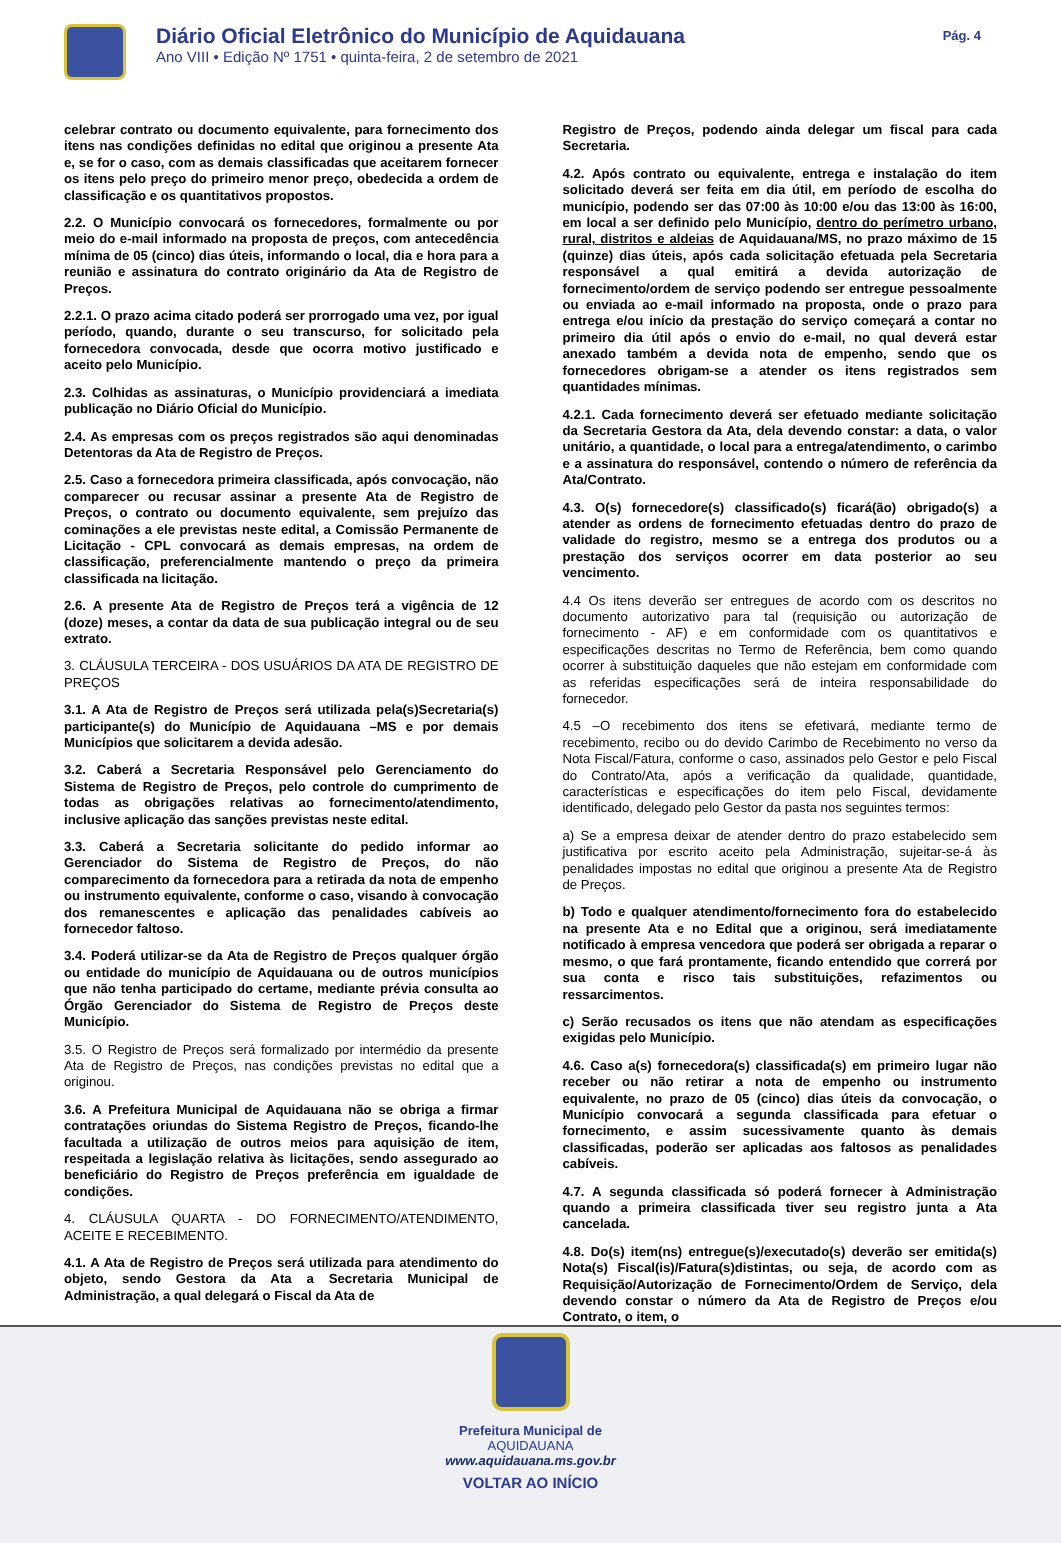Diário Oficial Eletrônico do Município de Aquidauana
Ano VIII • Edição Nº 1751 • quinta-feira, 2 de setembro de 2021
Pág. 4
celebrar contrato ou documento equivalente, para fornecimento dos itens nas condições definidas no edital que originou a presente Ata e, se for o caso, com as demais classificadas que aceitarem fornecer os itens pelo preço do primeiro menor preço, obedecida a ordem de classificação e os quantitativos propostos.
2.2. O Município convocará os fornecedores, formalmente ou por meio do e-mail informado na proposta de preços, com antecedência mínima de 05 (cinco) dias úteis, informando o local, dia e hora para a reunião e assinatura do contrato originário da Ata de Registro de Preços.
2.2.1. O prazo acima citado poderá ser prorrogado uma vez, por igual período, quando, durante o seu transcurso, for solicitado pela fornecedora convocada, desde que ocorra motivo justificado e aceito pelo Município.
2.3. Colhidas as assinaturas, o Município providenciará a imediata publicação no Diário Oficial do Município.
2.4. As empresas com os preços registrados são aqui denominadas Detentoras da Ata de Registro de Preços.
2.5. Caso a fornecedora primeira classificada, após convocação, não comparecer ou recusar assinar a presente Ata de Registro de Preços, o contrato ou documento equivalente, sem prejuízo das cominações a ele previstas neste edital, a Comissão Permanente de Licitação - CPL convocará as demais empresas, na ordem de classificação, preferencialmente mantendo o preço da primeira classificada na licitação.
2.6. A presente Ata de Registro de Preços terá a vigência de 12 (doze) meses, a contar da data de sua publicação integral ou de seu extrato.
3. CLÁUSULA TERCEIRA - DOS USUÁRIOS DA ATA DE REGISTRO DE PREÇOS
3.1. A Ata de Registro de Preços será utilizada pela(s)Secretaria(s) participante(s) do Município de Aquidauana –MS e por demais Municípios que solicitarem a devida adesão.
3.2. Caberá a Secretaria Responsável pelo Gerenciamento do Sistema de Registro de Preços, pelo controle do cumprimento de todas as obrigações relativas ao fornecimento/atendimento, inclusive aplicação das sanções previstas neste edital.
3.3. Caberá a Secretaria solicitante do pedido informar ao Gerenciador do Sistema de Registro de Preços, do não comparecimento da fornecedora para a retirada da nota de empenho ou instrumento equivalente, conforme o caso, visando à convocação dos remanescentes e aplicação das penalidades cabíveis ao fornecedor faltoso.
3.4. Poderá utilizar-se da Ata de Registro de Preços qualquer órgão ou entidade do município de Aquidauana ou de outros municípios que não tenha participado do certame, mediante prévia consulta ao Órgão Gerenciador do Sistema de Registro de Preços deste Município.
3.5. O Registro de Preços será formalizado por intermédio da presente Ata de Registro de Preços, nas condições previstas no edital que a originou.
3.6. A Prefeitura Municipal de Aquidauana não se obriga a firmar contratações oriundas do Sistema Registro de Preços, ficando-lhe facultada a utilização de outros meios para aquisição de item, respeitada a legislação relativa às licitações, sendo assegurado ao beneficiário do Registro de Preços preferência em igualdade de condições.
4. CLÁUSULA QUARTA - DO FORNECIMENTO/ATENDIMENTO, ACEITE E RECEBIMENTO.
4.1. A Ata de Registro de Preços será utilizada para atendimento do objeto, sendo Gestora da Ata a Secretaria Municipal de Administração, a qual delegará o Fiscal da Ata de
Registro de Preços, podendo ainda delegar um fiscal para cada Secretaria.
4.2. Após contrato ou equivalente, entrega e instalação do item solicitado deverá ser feita em dia útil, em período de escolha do município, podendo ser das 07:00 às 10:00 e/ou das 13:00 às 16:00, em local a ser definido pelo Município, dentro do perímetro urbano, rural, distritos e aldeias de Aquidauana/MS, no prazo máximo de 15 (quinze) dias úteis, após cada solicitação efetuada pela Secretaria responsável a qual emitirá a devida autorização de fornecimento/ordem de serviço podendo ser entregue pessoalmente ou enviada ao e-mail informado na proposta, onde o prazo para entrega e/ou início da prestação do serviço começará a contar no primeiro dia útil após o envio do e-mail, no qual deverá estar anexado também a devida nota de empenho, sendo que os fornecedores obrigam-se a atender os itens registrados sem quantidades mínimas.
4.2.1. Cada fornecimento deverá ser efetuado mediante solicitação da Secretaria Gestora da Ata, dela devendo constar: a data, o valor unitário, a quantidade, o local para a entrega/atendimento, o carimbo e a assinatura do responsável, contendo o número de referência da Ata/Contrato.
4.3. O(s) fornecedore(s) classificado(s) ficará(ão) obrigado(s) a atender as ordens de fornecimento efetuadas dentro do prazo de validade do registro, mesmo se a entrega dos produtos ou a prestação dos serviços ocorrer em data posterior ao seu vencimento.
4.4 Os itens deverão ser entregues de acordo com os descritos no documento autorizativo para tal (requisição ou autorização de fornecimento - AF) e em conformidade com os quantitativos e especificações descritas no Termo de Referência, bem como quando ocorrer à substituição daqueles que não estejam em conformidade com as referidas especificações será de inteira responsabilidade do fornecedor.
4.5 –O recebimento dos itens se efetivará, mediante termo de recebimento, recibo ou do devido Carimbo de Recebimento no verso da Nota Fiscal/Fatura, conforme o caso, assinados pelo Gestor e pelo Fiscal do Contrato/Ata, após a verificação da qualidade, quantidade, características e especificações do item pelo Fiscal, devidamente identificado, delegado pelo Gestor da pasta nos seguintes termos:
a) Se a empresa deixar de atender dentro do prazo estabelecido sem justificativa por escrito aceito pela Administração, sujeitar-se-á às penalidades impostas no edital que originou a presente Ata de Registro de Preços.
b) Todo e qualquer atendimento/fornecimento fora do estabelecido na presente Ata e no Edital que a originou, será imediatamente notificado à empresa vencedora que poderá ser obrigada a reparar o mesmo, o que fará prontamente, ficando entendido que correrá por sua conta e risco tais substituições, refazimentos ou ressarcimentos.
c) Serão recusados os itens que não atendam as especificações exigidas pelo Município.
4.6. Caso a(s) fornecedora(s) classificada(s) em primeiro lugar não receber ou não retirar a nota de empenho ou instrumento equivalente, no prazo de 05 (cinco) dias úteis da convocação, o Município convocará a segunda classificada para efetuar o fornecimento, e assim sucessivamente quanto às demais classificadas, poderão ser aplicadas aos faltosos as penalidades cabíveis.
4.7. A segunda classificada só poderá fornecer à Administração quando a primeira classificada tiver seu registro junta a Ata cancelada.
4.8. Do(s) item(ns) entregue(s)/executado(s) deverão ser emitida(s) Nota(s) Fiscal(is)/Fatura(s)distintas, ou seja, de acordo com as Requisição/Autorização de Fornecimento/Ordem de Serviço, dela devendo constar o número da Ata de Registro de Preços e/ou Contrato, o item, o
Prefeitura Municipal de
AQUIDAUANA
www.aquidauana.ms.gov.br
VOLTAR AO INÍCIO